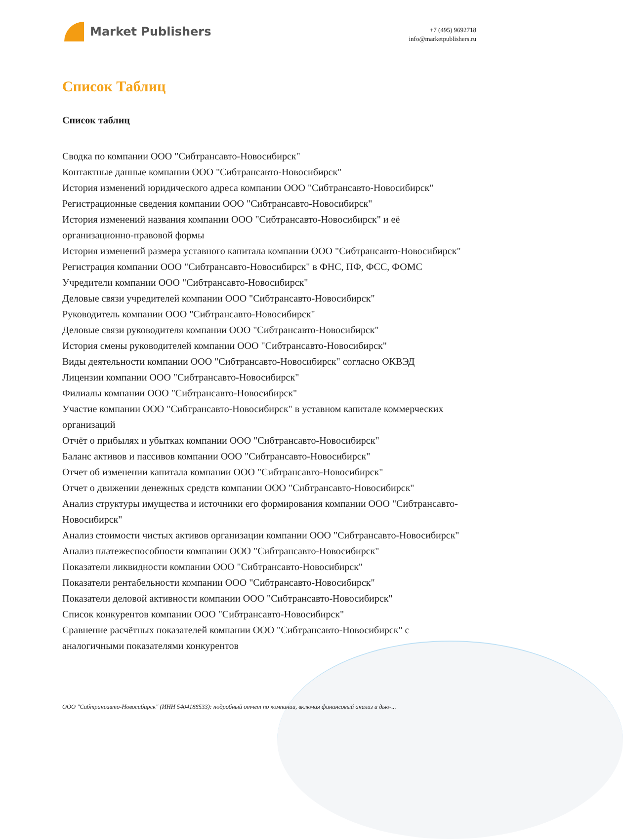Market Publishers
+7 (495) 9692718
info@marketpublishers.ru
Список Таблиц
Список таблиц
Сводка по компании ООО "Сибтрансавто-Новосибирск"
Контактные данные компании ООО "Сибтрансавто-Новосибирск"
История изменений юридического адреса компании ООО "Сибтрансавто-Новосибирск"
Регистрационные сведения компании ООО "Сибтрансавто-Новосибирск"
История изменений названия компании ООО "Сибтрансавто-Новосибирск" и её организационно-правовой формы
История изменений размера уставного капитала компании ООО "Сибтрансавто-Новосибирск"
Регистрация компании ООО "Сибтрансавто-Новосибирск" в ФНС, ПФ, ФСС, ФОМС
Учредители компании ООО "Сибтрансавто-Новосибирск"
Деловые связи учредителей компании ООО "Сибтрансавто-Новосибирск"
Руководитель компании ООО "Сибтрансавто-Новосибирск"
Деловые связи руководителя компании ООО "Сибтрансавто-Новосибирск"
История смены руководителей компании ООО "Сибтрансавто-Новосибирск"
Виды деятельности компании ООО "Сибтрансавто-Новосибирск" согласно ОКВЭД
Лицензии компании ООО "Сибтрансавто-Новосибирск"
Филиалы компании ООО "Сибтрансавто-Новосибирск"
Участие компании ООО "Сибтрансавто-Новосибирск" в уставном капитале коммерческих организаций
Отчёт о прибылях и убытках компании ООО "Сибтрансавто-Новосибирск"
Баланс активов и пассивов компании ООО "Сибтрансавто-Новосибирск"
Отчет об изменении капитала компании ООО "Сибтрансавто-Новосибирск"
Отчет о движении денежных средств компании ООО "Сибтрансавто-Новосибирск"
Анализ структуры имущества и источники его формирования компании ООО "Сибтрансавто-Новосибирск"
Анализ стоимости чистых активов организации компании ООО "Сибтрансавто-Новосибирск"
Анализ платежеспособности компании ООО "Сибтрансавто-Новосибирск"
Показатели ликвидности компании ООО "Сибтрансавто-Новосибирск"
Показатели рентабельности компании ООО "Сибтрансавто-Новосибирск"
Показатели деловой активности компании ООО "Сибтрансавто-Новосибирск"
Список конкурентов компании ООО "Сибтрансавто-Новосибирск"
Сравнение расчётных показателей компании ООО "Сибтрансавто-Новосибирск" с аналогичными показателями конкурентов
ООО "Сибтрансавто-Новосибирск" (ИНН 5404188533): подробный отчет по компании, включая финансовый анализ и дью-...